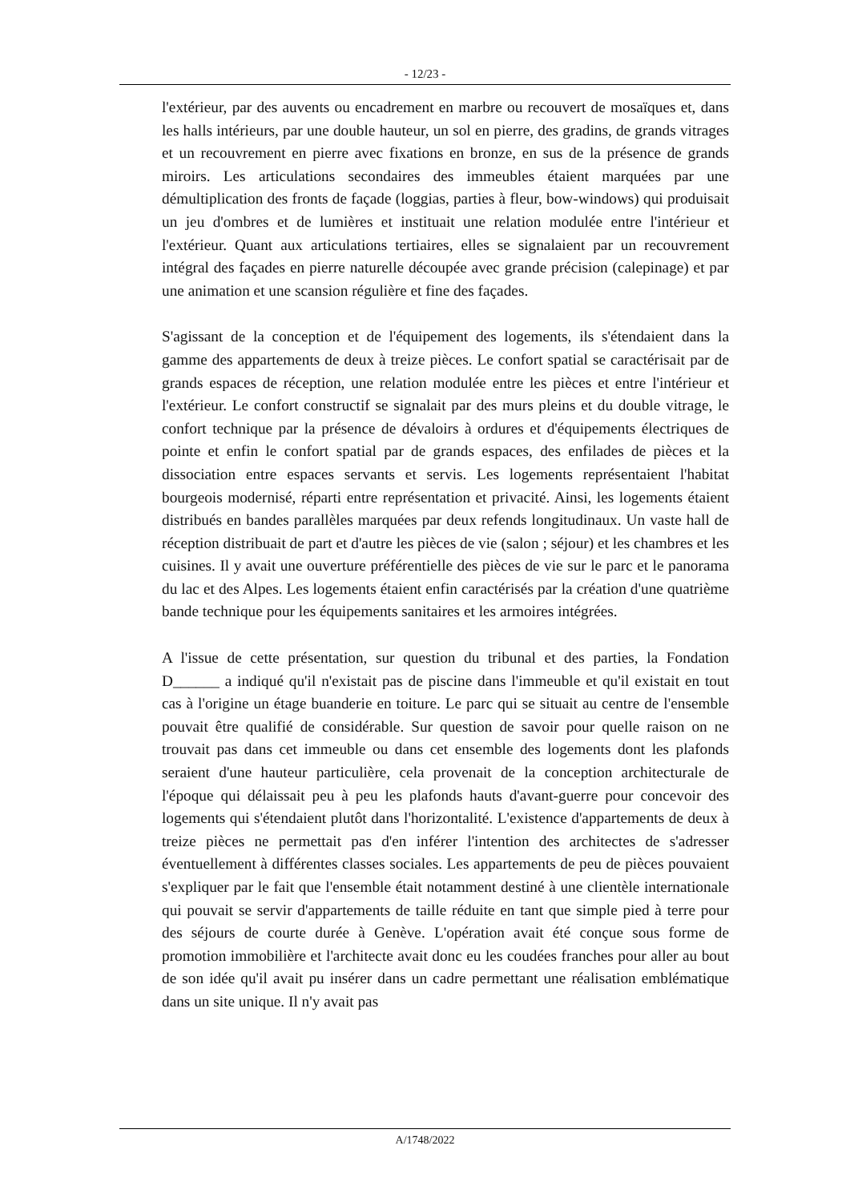- 12/23 -
l'extérieur, par des auvents ou encadrement en marbre ou recouvert de mosaïques et, dans les halls intérieurs, par une double hauteur, un sol en pierre, des gradins, de grands vitrages et un recouvrement en pierre avec fixations en bronze, en sus de la présence de grands miroirs. Les articulations secondaires des immeubles étaient marquées par une démultiplication des fronts de façade (loggias, parties à fleur, bow-windows) qui produisait un jeu d'ombres et de lumières et instituait une relation modulée entre l'intérieur et l'extérieur. Quant aux articulations tertiaires, elles se signalaient par un recouvrement intégral des façades en pierre naturelle découpée avec grande précision (calepinage) et par une animation et une scansion régulière et fine des façades.
S'agissant de la conception et de l'équipement des logements, ils s'étendaient dans la gamme des appartements de deux à treize pièces. Le confort spatial se caractérisait par de grands espaces de réception, une relation modulée entre les pièces et entre l'intérieur et l'extérieur. Le confort constructif se signalait par des murs pleins et du double vitrage, le confort technique par la présence de dévaloirs à ordures et d'équipements électriques de pointe et enfin le confort spatial par de grands espaces, des enfilades de pièces et la dissociation entre espaces servants et servis. Les logements représentaient l'habitat bourgeois modernisé, réparti entre représentation et privacité. Ainsi, les logements étaient distribués en bandes parallèles marquées par deux refends longitudinaux. Un vaste hall de réception distribuait de part et d'autre les pièces de vie (salon ; séjour) et les chambres et les cuisines. Il y avait une ouverture préférentielle des pièces de vie sur le parc et le panorama du lac et des Alpes. Les logements étaient enfin caractérisés par la création d'une quatrième bande technique pour les équipements sanitaires et les armoires intégrées.
A l'issue de cette présentation, sur question du tribunal et des parties, la Fondation D______ a indiqué qu'il n'existait pas de piscine dans l'immeuble et qu'il existait en tout cas à l'origine un étage buanderie en toiture. Le parc qui se situait au centre de l'ensemble pouvait être qualifié de considérable. Sur question de savoir pour quelle raison on ne trouvait pas dans cet immeuble ou dans cet ensemble des logements dont les plafonds seraient d'une hauteur particulière, cela provenait de la conception architecturale de l'époque qui délaissait peu à peu les plafonds hauts d'avant-guerre pour concevoir des logements qui s'étendaient plutôt dans l'horizontalité. L'existence d'appartements de deux à treize pièces ne permettait pas d'en inférer l'intention des architectes de s'adresser éventuellement à différentes classes sociales. Les appartements de peu de pièces pouvaient s'expliquer par le fait que l'ensemble était notamment destiné à une clientèle internationale qui pouvait se servir d'appartements de taille réduite en tant que simple pied à terre pour des séjours de courte durée à Genève. L'opération avait été conçue sous forme de promotion immobilière et l'architecte avait donc eu les coudées franches pour aller au bout de son idée qu'il avait pu insérer dans un cadre permettant une réalisation emblématique dans un site unique. Il n'y avait pas
A/1748/2022